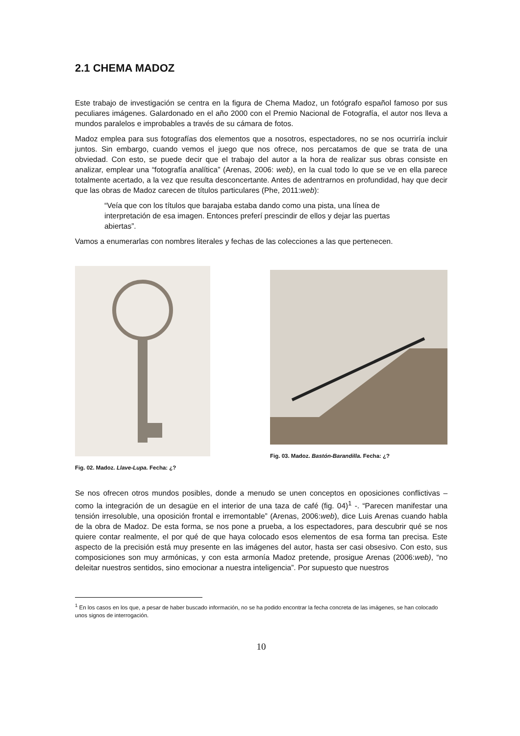2.1 CHEMA MADOZ
Este trabajo de investigación se centra en la figura de Chema Madoz, un fotógrafo español famoso por sus peculiares imágenes. Galardonado en el año 2000 con el Premio Nacional de Fotografía, el autor nos lleva a mundos paralelos e improbables a través de su cámara de fotos.
Madoz emplea para sus fotografías dos elementos que a nosotros, espectadores, no se nos ocurriría incluir juntos. Sin embargo, cuando vemos el juego que nos ofrece, nos percatamos de que se trata de una obviedad. Con esto, se puede decir que el trabajo del autor a la hora de realizar sus obras consiste en analizar, emplear una “fotografía analítica” (Arenas, 2006: web), en la cual todo lo que se ve en ella parece totalmente acertado, a la vez que resulta desconcertante. Antes de adentrarnos en profundidad, hay que decir que las obras de Madoz carecen de títulos particulares (Phe, 2011:web):
“Veía que con los títulos que barajaba estaba dando como una pista, una línea de interpretación de esa imagen. Entonces preferí prescindir de ellos y dejar las puertas abiertas”.
Vamos a enumerarlas con nombres literales y fechas de las colecciones a las que pertenecen.
Fig. 02. Madoz. Llave-Lupa. Fecha: ¿?
Fig. 03. Madoz. Bastón-Barandilla. Fecha: ¿?
Se nos ofrecen otros mundos posibles, donde a menudo se unen conceptos en oposiciones conflictivas –como la integración de un desagüe en el interior de una taza de café (fig. 04)<sup>1</sup> -. “Parecen manifestar una tensión irresoluble, una oposición frontal e irremontable” (Arenas, 2006:web), dice Luis Arenas cuando habla de la obra de Madoz. De esta forma, se nos pone a prueba, a los espectadores, para descubrir qué se nos quiere contar realmente, el por qué de que haya colocado esos elementos de esa forma tan precisa. Este aspecto de la precisión está muy presente en las imágenes del autor, hasta ser casi obsesivo. Con esto, sus composiciones son muy armónicas, y con esta armonía Madoz pretende, prosigue Arenas (2006:web), “no deleitar nuestros sentidos, sino emocionar a nuestra inteligencia”. Por supuesto que nuestros
<sup>1</sup> En los casos en los que, a pesar de haber buscado información, no se ha podido encontrar la fecha concreta de las imágenes, se han colocado unos signos de interrogación.
10